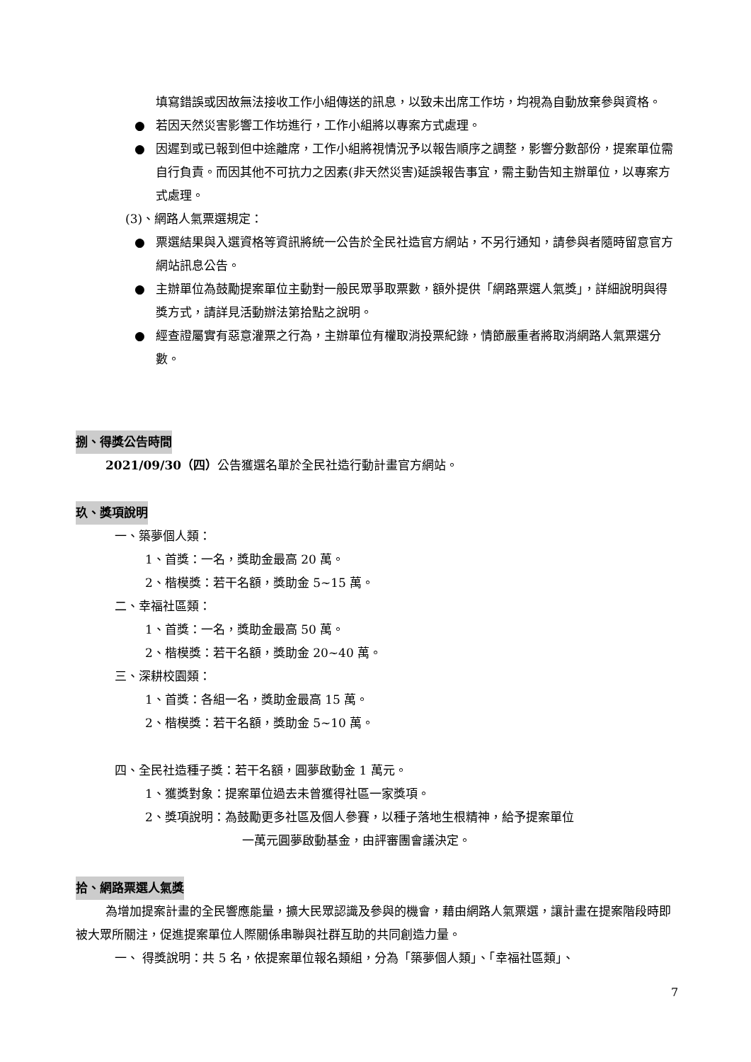填寫錯誤或因故無法接收工作小組傳送的訊息，以致未出席工作坊，均視為自動放棄參與資格。
● 若因天然災害影響工作坊進行，工作小組將以專案方式處理。
● 因遲到或已報到但中途離席，工作小組將視情況予以報告順序之調整，影響分數部份，提案單位需自行負責。而因其他不可抗力之因素(非天然災害)延誤報告事宜，需主動告知主辦單位，以專案方式處理。
(3)、網路人氣票選規定：
● 票選結果與入選資格等資訊將統一公告於全民社造官方網站，不另行通知，請參與者隨時留意官方網站訊息公告。
● 主辦單位為鼓勵提案單位主動對一般民眾爭取票數，額外提供「網路票選人氣獎」，詳細說明與得獎方式，請詳見活動辦法第拾點之說明。
● 經查證屬實有惡意灌票之行為，主辦單位有權取消投票紀錄，情節嚴重者將取消網路人氣票選分數。
捌、得獎公告時間
2021/09/30（四）公告獲選名單於全民社造行動計畫官方網站。
玖、獎項說明
一、築夢個人類：
1、首獎：一名，獎助金最高 20 萬。
2、楷模獎：若干名額，獎助金 5~15 萬。
二、幸福社區類：
1、首獎：一名，獎助金最高 50 萬。
2、楷模獎：若干名額，獎助金 20~40 萬。
三、深耕校園類：
1、首獎：各組一名，獎助金最高 15 萬。
2、楷模獎：若干名額，獎助金 5~10 萬。
四、全民社造種子獎：若干名額，圓夢啟動金 1 萬元。
1、獲獎對象：提案單位過去未曾獲得社區一家獎項。
2、獎項說明：為鼓勵更多社區及個人參賽，以種子落地生根精神，給予提案單位
一萬元圓夢啟動基金，由評審團會議決定。
拾、網路票選人氣獎
為增加提案計畫的全民響應能量，擴大民眾認識及參與的機會，藉由網路人氣票選，讓計畫在提案階段時即被大眾所關注，促進提案單位人際關係串聯與社群互助的共同創造力量。
一、 得獎說明：共 5 名，依提案單位報名類組，分為「築夢個人類」、「幸福社區類」、
7